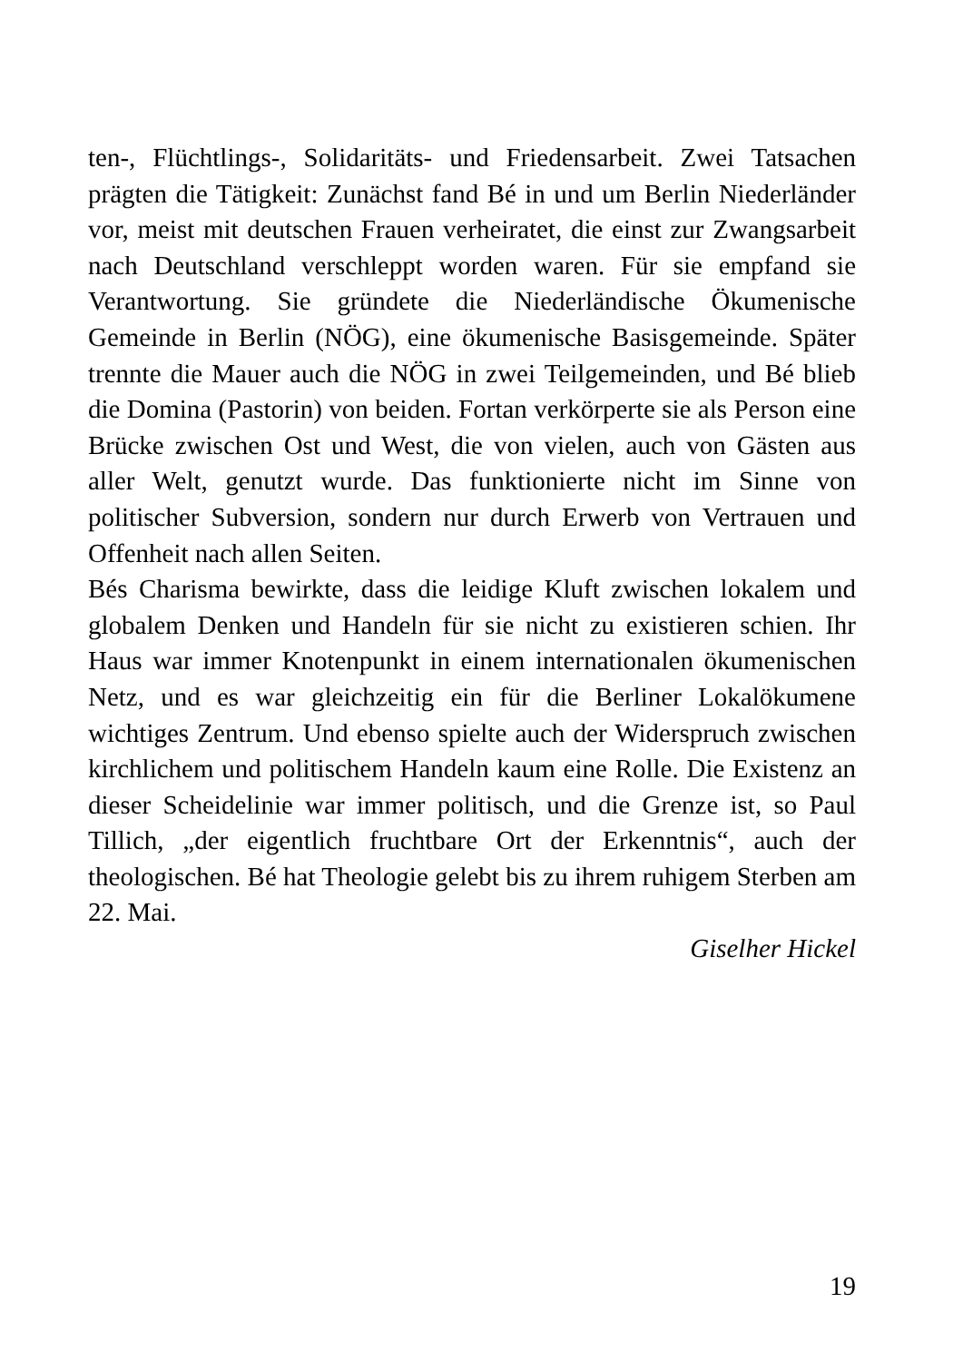ten-, Flüchtlings-, Solidaritäts- und Friedensarbeit. Zwei Tatsachen prägten die Tätigkeit: Zunächst fand Bé in und um Berlin Niederländer vor, meist mit deutschen Frauen verheiratet, die einst zur Zwangsarbeit nach Deutschland verschleppt worden waren. Für sie empfand sie Verantwortung. Sie gründete die Niederländische Ökumenische Gemeinde in Berlin (NÖG), eine ökumenische Basisgemeinde. Später trennte die Mauer auch die NÖG in zwei Teilgemeinden, und Bé blieb die Domina (Pastorin) von beiden. Fortan verkörperte sie als Person eine Brücke zwischen Ost und West, die von vielen, auch von Gästen aus aller Welt, genutzt wurde. Das funktionierte nicht im Sinne von politischer Subversion, sondern nur durch Erwerb von Vertrauen und Offenheit nach allen Seiten.
Bés Charisma bewirkte, dass die leidige Kluft zwischen lokalem und globalem Denken und Handeln für sie nicht zu existieren schien. Ihr Haus war immer Knotenpunkt in einem internationalen ökumenischen Netz, und es war gleichzeitig ein für die Berliner Lokalökumene wichtiges Zentrum. Und ebenso spielte auch der Widerspruch zwischen kirchlichem und politischem Handeln kaum eine Rolle. Die Existenz an dieser Scheidelinie war immer politisch, und die Grenze ist, so Paul Tillich, „der eigentlich fruchtbare Ort der Erkenntnis“, auch der theologischen. Bé hat Theologie gelebt bis zu ihrem ruhigem Sterben am 22. Mai.
Giselher Hickel
19